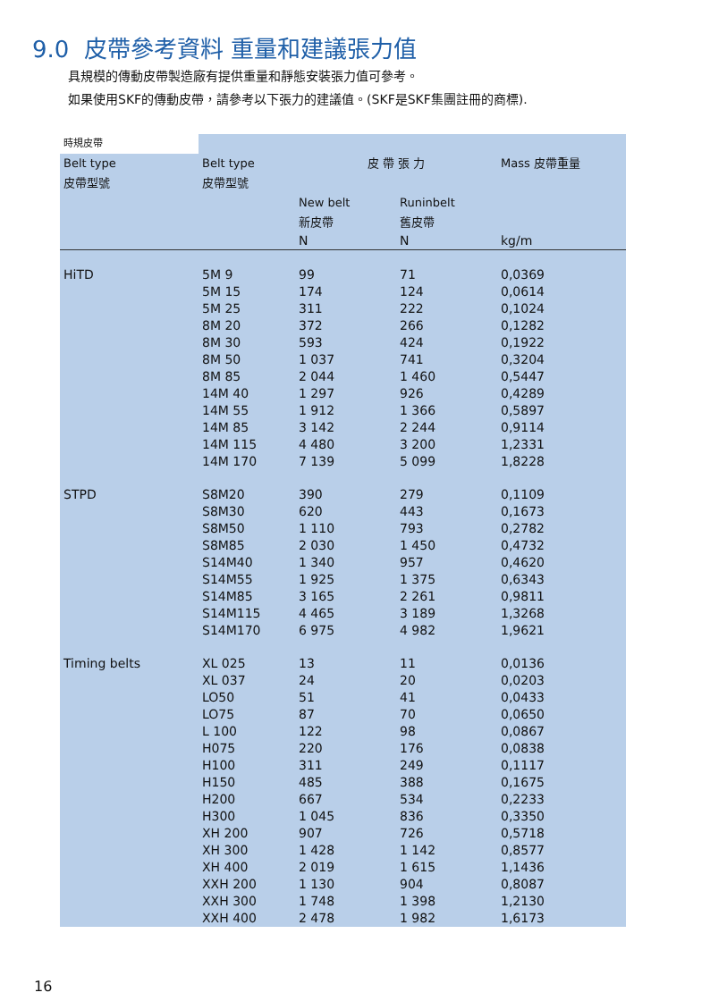9.0 皮帶參考資料 重量和建議張力值
具規模的傳動皮帶製造廠有提供重量和靜態安裝張力值可參考。
如果使用SKF的傳動皮帶，請參考以下張力的建議值。(SKF是SKF集團註冊的商標).
| 時規皮帶 | | | | |
| Belt type 皮帶型號 | Belt type 皮帶型號 | 皮 帶 張 力 | | Mass 皮帶重量 |
| | | New belt 新皮帶 | Runinbelt 舊皮帶 | |
| | | N | N | kg/m |
| HiTD | 5M 9 5M 15 5M 25 8M 20 8M 30 8M 50 8M 85 14M 40 14M 55 14M 85 14M 115 14M 170 | 99 174 311 372 593 1 037 2 044 1 297 1 912 3 142 4 480 7 139 | 71 124 222 266 424 741 1 460 926 1 366 2 244 3 200 5 099 | 0,0369 0,0614 0,1024 0,1282 0,1922 0,3204 0,5447 0,4289 0,5897 0,9114 1,2331 1,8228 |
| STPD | S8M20 S8M30 S8M50 S8M85 S14M40 S14M55 S14M85 S14M115 S14M170 | 390 620 1 110 2 030 1 340 1 925 3 165 4 465 6 975 | 279 443 793 1 450 957 1 375 2 261 3 189 4 982 | 0,1109 0,1673 0,2782 0,4732 0,4620 0,6343 0,9811 1,3268 1,9621 |
| Timing belts | XL 025 XL 037 LO50 LO75 L 100 H075 H100 H150 H200 H300 XH 200 XH 300 XH 400 XXH 200 XXH 300 XXH 400 | 13 24 51 87 122 220 311 485 667 1 045 907 1 428 2 019 1 130 1 748 2 478 | 11 20 41 70 98 176 249 388 534 836 726 1 142 1 615 904 1 398 1 982 | 0,0136 0,0203 0,0433 0,0650 0,0867 0,0838 0,1117 0,1675 0,2233 0,3350 0,5718 0,8577 1,1436 0,8087 1,2130 1,6173 |
16